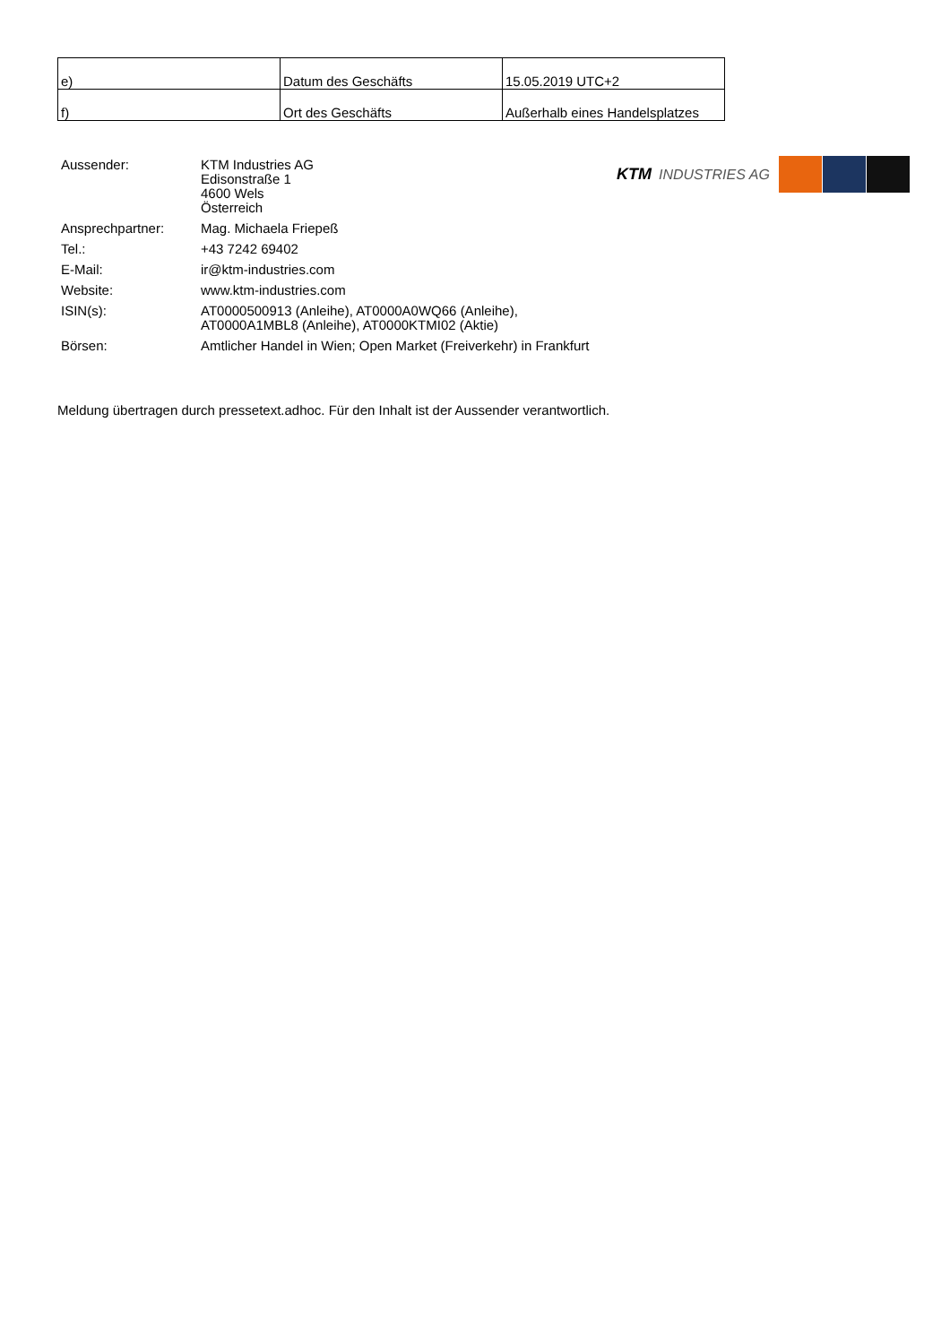| e) | Datum des Geschäfts | 15.05.2019 UTC+2 |
| f) | Ort des Geschäfts | Außerhalb eines Handelsplatzes |
| Aussender: | KTM Industries AG Edisonstraße 1 4600 Wels Österreich |
| Ansprechpartner: | Mag. Michaela Friepeß |
| Tel.: | +43 7242 69402 |
| E-Mail: | ir@ktm-industries.com |
| Website: | www.ktm-industries.com |
| ISIN(s): | AT0000500913 (Anleihe), AT0000A0WQ66 (Anleihe), AT0000A1MBL8 (Anleihe), AT0000KTMI02 (Aktie) |
| Börsen: | Amtlicher Handel in Wien; Open Market (Freiverkehr) in Frankfurt |
KTM INDUSTRIES AG
Meldung übertragen durch pressetext.adhoc. Für den Inhalt ist der Aussender verantwortlich.